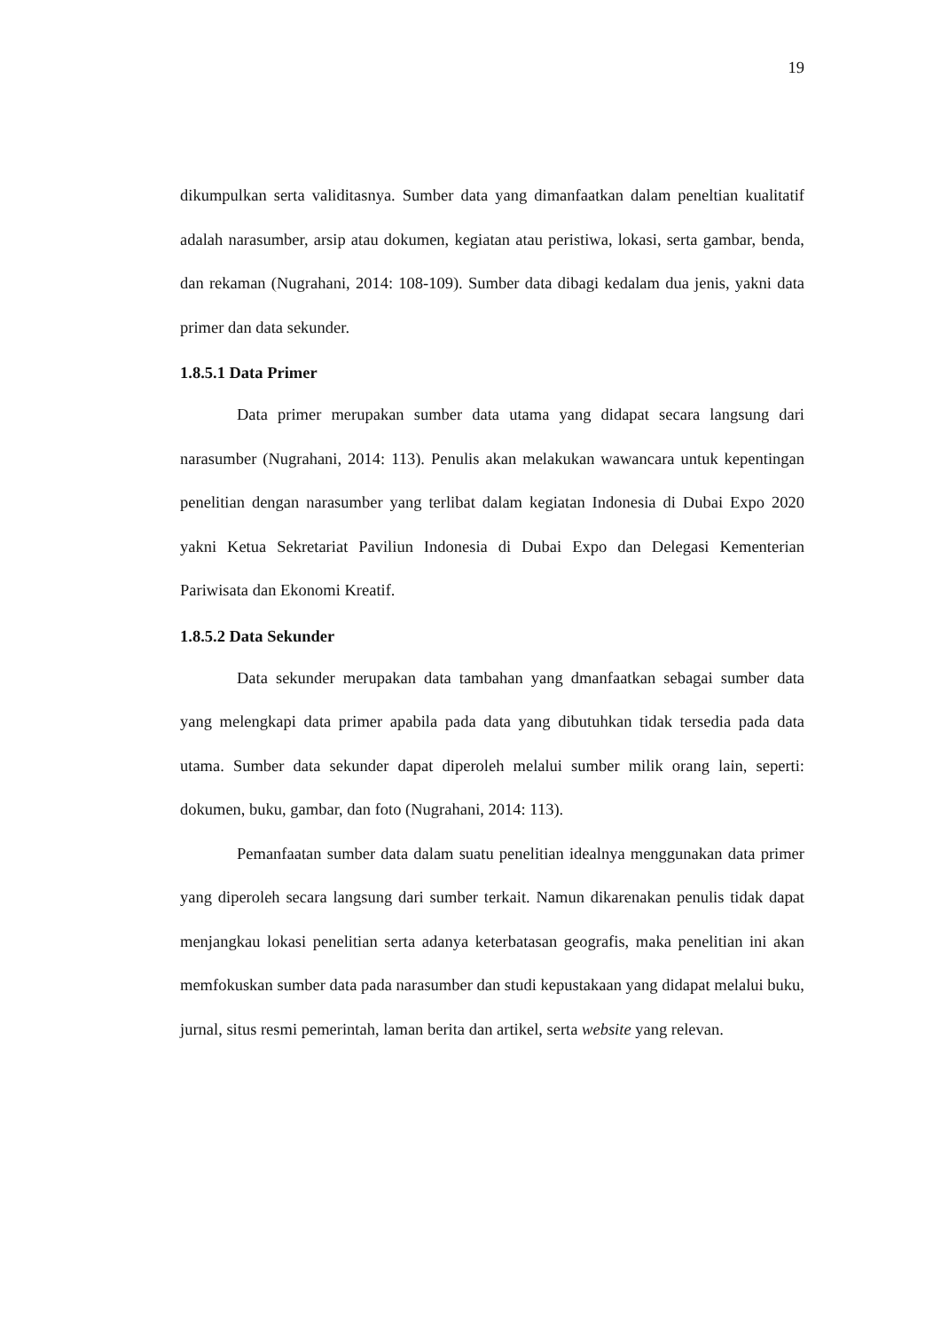19
dikumpulkan serta validitasnya. Sumber data yang dimanfaatkan dalam peneltian kualitatif adalah narasumber, arsip atau dokumen, kegiatan atau peristiwa, lokasi, serta gambar, benda, dan rekaman (Nugrahani, 2014: 108-109). Sumber data dibagi kedalam dua jenis, yakni data primer dan data sekunder.
1.8.5.1 Data Primer
Data primer merupakan sumber data utama yang didapat secara langsung dari narasumber (Nugrahani, 2014: 113). Penulis akan melakukan wawancara untuk kepentingan penelitian dengan narasumber yang terlibat dalam kegiatan Indonesia di Dubai Expo 2020 yakni Ketua Sekretariat Paviliun Indonesia di Dubai Expo dan Delegasi Kementerian Pariwisata dan Ekonomi Kreatif.
1.8.5.2 Data Sekunder
Data sekunder merupakan data tambahan yang dmanfaatkan sebagai sumber data yang melengkapi data primer apabila pada data yang dibutuhkan tidak tersedia pada data utama. Sumber data sekunder dapat diperoleh melalui sumber milik orang lain, seperti: dokumen, buku, gambar, dan foto (Nugrahani, 2014: 113).
Pemanfaatan sumber data dalam suatu penelitian idealnya menggunakan data primer yang diperoleh secara langsung dari sumber terkait. Namun dikarenakan penulis tidak dapat menjangkau lokasi penelitian serta adanya keterbatasan geografis, maka penelitian ini akan memfokuskan sumber data pada narasumber dan studi kepustakaan yang didapat melalui buku, jurnal, situs resmi pemerintah, laman berita dan artikel, serta website yang relevan.